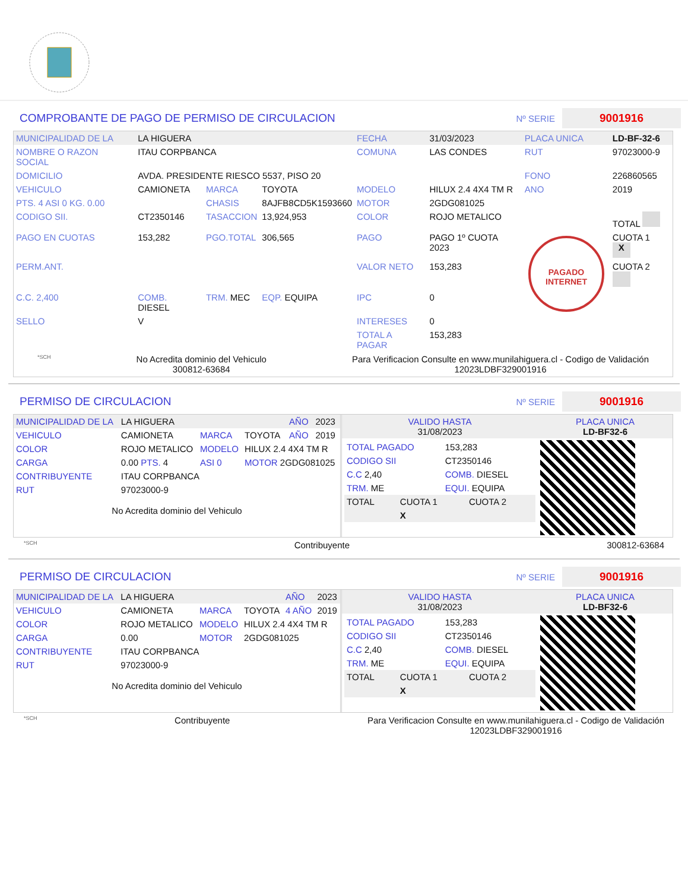COMPROBANTE DE PAGO DE PERMISO DE CIRCULACION
Nº SERIE 9001916
| MUNICIPALIDAD DE LA | LA HIGUERA | | | FECHA | 31/03/2023 | PLACA UNICA | LD-BF-32-6 |
| NOMBRE O RAZON SOCIAL | ITAU CORPBANCA | | | COMUNA | LAS CONDES | RUT | 97023000-9 |
| DOMICILIO | AVDA. PRESIDENTE RIESCO 5537, PISO 20 | | | | | FONO | 226860565 |
| VEHICULO | CAMIONETA | MARCA | TOYOTA | MODELO | HILUX 2.4 4X4 TM R | ANO | 2019 |
| PTS. 4 ASI 0 KG. 0.00 | | CHASIS | 8AJFB8CD5K1593660 | MOTOR | 2GDG081025 | | |
| CODIGO SII. | CT2350146 | TASACCION | 13,924,953 | COLOR | ROJO METALICO | | TOTAL |
| PAGO EN CUOTAS | 153,282 | PGO.TOTAL | 306,565 | PAGO | PAGO 1º CUOTA 2023 | PAGADO INTERNET | CUOTA 1 X |
| PERM.ANT. | | | | VALOR NETO | 153,283 | | CUOTA 2 |
| C.C. 2,400 | COMB. DIESEL | TRM. MEC | EQP. EQUIPA | IPC | 0 | | |
| SELLO | V | | | INTERESES | 0 | | |
| | | | | TOTAL A PAGAR | 153,283 | | |
*SCH No Acredita dominio del Vehiculo
300812-63684 Para Verificacion Consulte en www.munilahiguera.cl - Codigo de Validación
12023LDBF329001916
PERMISO DE CIRCULACION
Nº SERIE 9001916
| MUNICIPALIDAD DE LA | LA HIGUERA | | | AÑO | 2023 |
| VEHICULO | CAMIONETA | MARCA | TOYOTA | AÑO | 2019 |
| COLOR | ROJO METALICO | MODELO | HILUX 2.4 4X4 TM R | | |
| CARGA | 0.00 PTS. 4 | ASI 0 | MOTOR 2GDG081025 | | |
| CONTRIBUYENTE | ITAU CORPBANCA | | | | |
| RUT | 97023000-9 | | | | |
No Acredita dominio del Vehiculo
| VALIDO HASTA 31/08/2023 | PLACA UNICA LD-BF32-6 |
| / TOTAL PAGADO / 153,283 / / CODIGO SII / CT2350146 / / C.C 2,40 / COMB. DIESEL / / TRM. ME / EQUI. EQUIPA / / TOTAL / CUOTA 1 / CUOTA 2 / / / X / / | |
*SCH Contribuyente 300812-63684
PERMISO DE CIRCULACION
Nº SERIE 9001916
| MUNICIPALIDAD DE LA | LA HIGUERA | | | AÑO | 2023 |
| VEHICULO | CAMIONETA | MARCA | TOYOTA | 4 AÑO | 2019 |
| COLOR | ROJO METALICO | MODELO | HILUX 2.4 4X4 TM R | | |
| CARGA | 0.00 | MOTOR | 2GDG081025 | | |
| CONTRIBUYENTE | ITAU CORPBANCA | | | | |
| RUT | 97023000-9 | | | | |
No Acredita dominio del Vehiculo
| VALIDO HASTA 31/08/2023 | PLACA UNICA LD-BF32-6 |
| / TOTAL PAGADO / 153,283 / / CODIGO SII / CT2350146 / / C.C 2,40 / COMB. DIESEL / / TRM. ME / EQUI. EQUIPA / / TOTAL / CUOTA 1 / CUOTA 2 / / / X / / | |
*SCH Contribuyente Para Verificacion Consulte en www.munilahiguera.cl - Codigo de Validación
12023LDBF329001916